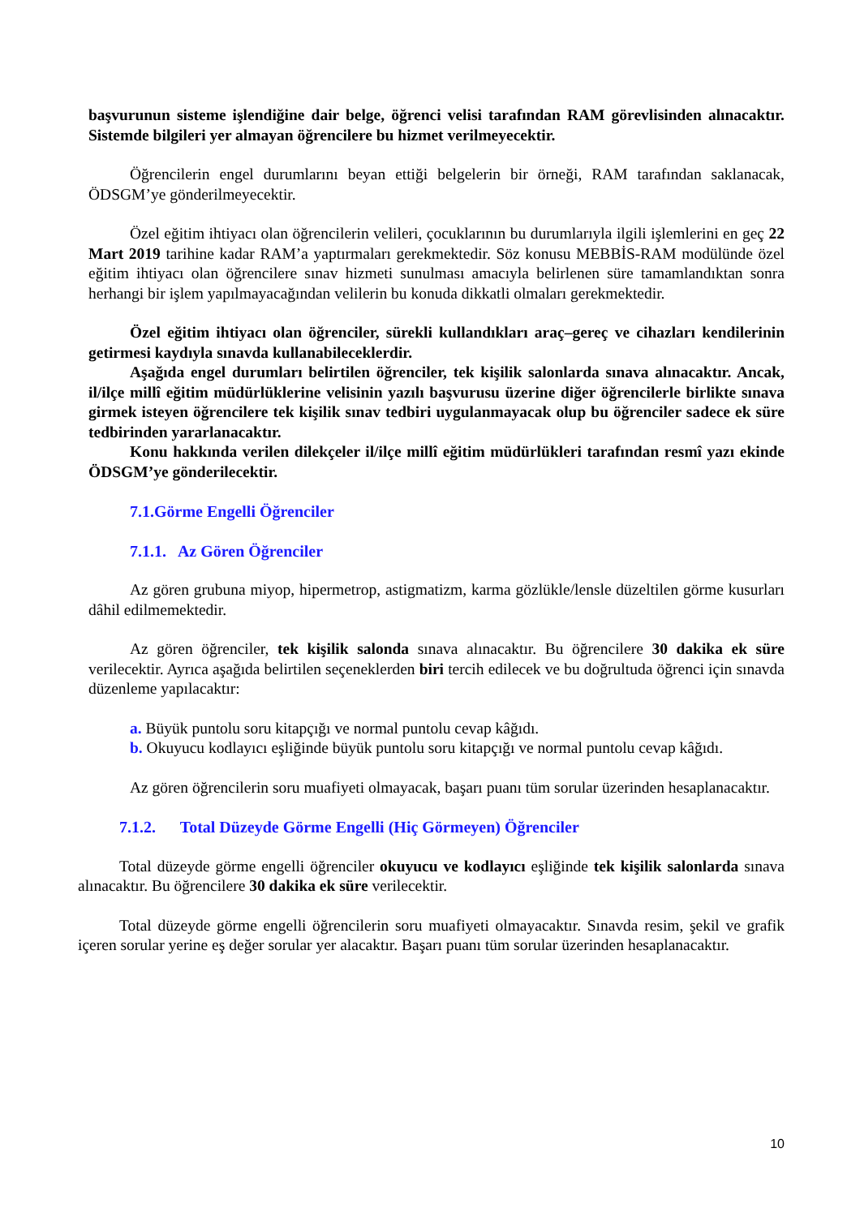başvurunun sisteme işlendiğine dair belge, öğrenci velisi tarafından RAM görevlisinden alınacaktır. Sistemde bilgileri yer almayan öğrencilere bu hizmet verilmeyecektir.
Öğrencilerin engel durumlarını beyan ettiği belgelerin bir örneği, RAM tarafından saklanacak, ÖDSGM’ye gönderilmeyecektir.
Özel eğitim ihtiyacı olan öğrencilerin velileri, çocuklarının bu durumlarıyla ilgili işlemlerini en geç 22 Mart 2019 tarihine kadar RAM’a yaptırmaları gerekmektedir. Söz konusu MEBBİS-RAM modülünde özel eğitim ihtiyacı olan öğrencilere sınav hizmeti sunulması amacıyla belirlenen süre tamamlandıktan sonra herhangi bir işlem yapılmayacağından velilerin bu konuda dikkatli olmaları gerekmektedir.
Özel eğitim ihtiyacı olan öğrenciler, sürekli kullandıkları araç–gereç ve cihazları kendilerinin getirmesi kaydıyla sınavda kullanabileceklerdir.
Aşağıda engel durumları belirtilen öğrenciler, tek kişilik salonlarda sınava alınacaktır. Ancak, il/ilçe millî eğitim müdürlüklerine velisinin yazılı başvurusu üzerine diğer öğrencilerle birlikte sınava girmek isteyen öğrencilere tek kişilik sınav tedbiri uygulanmayacak olup bu öğrenciler sadece ek süre tedbirinden yararlanacaktır.
Konu hakkında verilen dilekçeler il/ilçe millî eğitim müdürlükleri tarafından resmî yazı ekinde ÖDSGM’ye gönderilecektir.
7.1.Görme Engelli Öğrenciler
7.1.1. Az Gören Öğrenciler
Az gören grubuna miyop, hipermetrop, astigmatizm, karma gözlükle/lensle düzeltilen görme kusurları dâhil edilmemektedir.
Az gören öğrenciler, tek kişilik salonda sınava alınacaktır. Bu öğrencilere 30 dakika ek süre verilecektir. Ayrıca aşağıda belirtilen seçeneklerden biri tercih edilecek ve bu doğrultuda öğrenci için sınavda düzenleme yapılacaktır:
a. Büyük puntolu soru kitapçığı ve normal puntolu cevap kâğıdı.
b. Okuyucu kodlayıcı eşliğinde büyük puntolu soru kitapçığı ve normal puntolu cevap kâğıdı.
Az gören öğrencilerin soru muafiyeti olmayacak, başarı puanı tüm sorular üzerinden hesaplanacaktır.
7.1.2. Total Düzeyde Görme Engelli (Hiç Görmeyen) Öğrenciler
Total düzeyde görme engelli öğrenciler okuyucu ve kodlayıcı eşliğinde tek kişilik salonlarda sınava alınacaktır. Bu öğrencilere 30 dakika ek süre verilecektir.
Total düzeyde görme engelli öğrencilerin soru muafiyeti olmayacaktır. Sınavda resim, şekil ve grafik içeren sorular yerine eş değer sorular yer alacaktır. Başarı puanı tüm sorular üzerinden hesaplanacaktır.
10